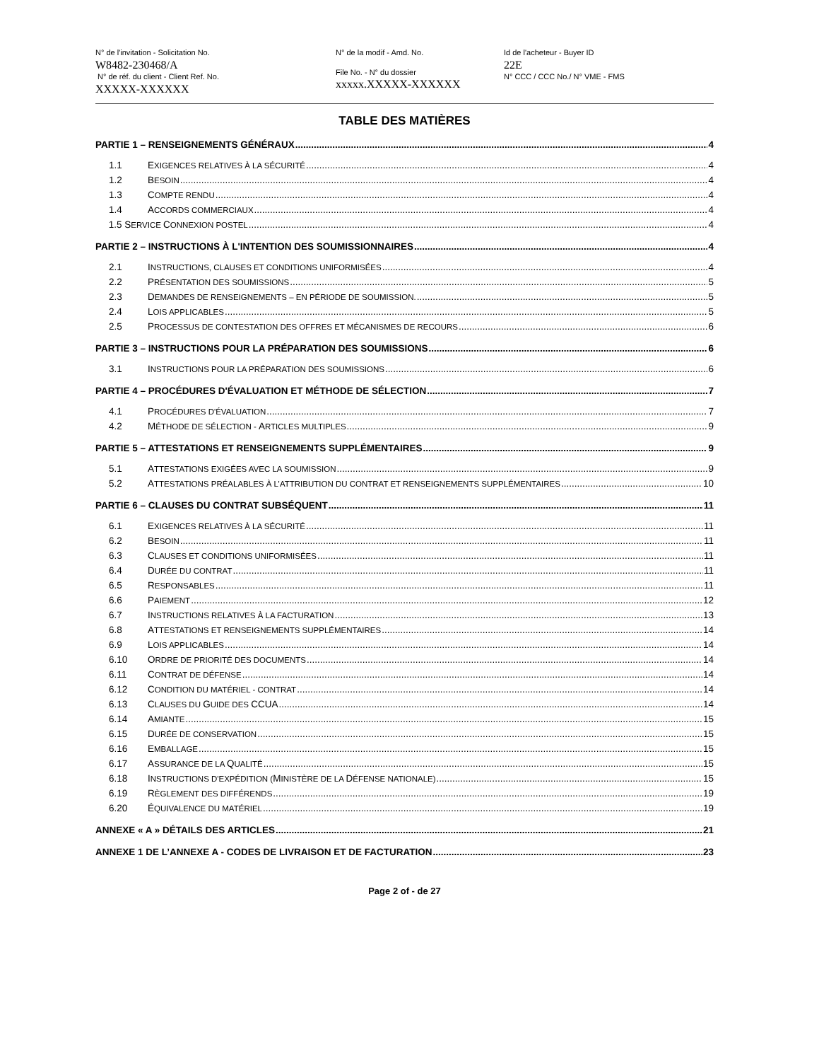N° de l'invitation - Solicitation No.
W8482-230468/A
N° de réf. du client - Client Ref. No.
XXXXX-XXXXXX
N° de la modif - Amd. No.
File No. - N° du dossier
xxxxx.XXXXX-XXXXXX
Id de l'acheteur - Buyer ID
22E
N° CCC / CCC No./ N° VME - FMS
TABLE DES MATIÈRES
PARTIE 1 – RENSEIGNEMENTS GÉNÉRAUX 4
1.1 EXIGENCES RELATIVES À LA SÉCURITÉ 4
1.2 BESOIN 4
1.3 COMPTE RENDU 4
1.4 ACCORDS COMMERCIAUX 4
1.5 SERVICE CONNEXION POSTEL 4
PARTIE 2 – INSTRUCTIONS À L'INTENTION DES SOUMISSIONNAIRES 4
2.1 INSTRUCTIONS, CLAUSES ET CONDITIONS UNIFORMISÉES 4
2.2 PRÉSENTATION DES SOUMISSIONS 5
2.3 DEMANDES DE RENSEIGNEMENTS – EN PÉRIODE DE SOUMISSION. 5
2.4 LOIS APPLICABLES 5
2.5 PROCESSUS DE CONTESTATION DES OFFRES ET MÉCANISMES DE RECOURS 6
PARTIE 3 – INSTRUCTIONS POUR LA PRÉPARATION DES SOUMISSIONS 6
3.1 INSTRUCTIONS POUR LA PRÉPARATION DES SOUMISSIONS 6
PARTIE 4 – PROCÉDURES D'ÉVALUATION ET MÉTHODE DE SÉLECTION 7
4.1 PROCÉDURES D'ÉVALUATION 7
4.2 MÉTHODE DE SÉLECTION - ARTICLES MULTIPLES 9
PARTIE 5 – ATTESTATIONS ET RENSEIGNEMENTS SUPPLÉMENTAIRES 9
5.1 ATTESTATIONS EXIGÉES AVEC LA SOUMISSION 9
5.2 ATTESTATIONS PRÉALABLES À L’ATTRIBUTION DU CONTRAT ET RENSEIGNEMENTS SUPPLÉMENTAIRES 10
PARTIE 6 – CLAUSES DU CONTRAT SUBSÉQUENT 11
6.1 EXIGENCES RELATIVES À LA SÉCURITÉ 11
6.2 BESOIN 11
6.3 CLAUSES ET CONDITIONS UNIFORMISÉES 11
6.4 DURÉE DU CONTRAT 11
6.5 RESPONSABLES 11
6.6 PAIEMENT 12
6.7 INSTRUCTIONS RELATIVES À LA FACTURATION 13
6.8 ATTESTATIONS ET RENSEIGNEMENTS SUPPLÉMENTAIRES 14
6.9 LOIS APPLICABLES 14
6.10 ORDRE DE PRIORITÉ DES DOCUMENTS 14
6.11 CONTRAT DE DÉFENSE 14
6.12 CONDITION DU MATÉRIEL - CONTRAT 14
6.13 CLAUSES DU GUIDE DES CCUA 14
6.14 AMIANTE 15
6.15 DURÉE DE CONSERVATION 15
6.16 EMBALLAGE 15
6.17 ASSURANCE DE LA QUALITÉ 15
6.18 INSTRUCTIONS D'EXPÉDITION (MINISTÈRE DE LA DÉFENSE NATIONALE) 15
6.19 RÈGLEMENT DES DIFFÉRENDS 19
6.20 ÉQUIVALENCE DU MATÉRIEL 19
ANNEXE « A » DÉTAILS DES ARTICLES 21
ANNEXE 1 DE L’ANNEXE A - CODES DE LIVRAISON ET DE FACTURATION 23
Page 2 of - de 27